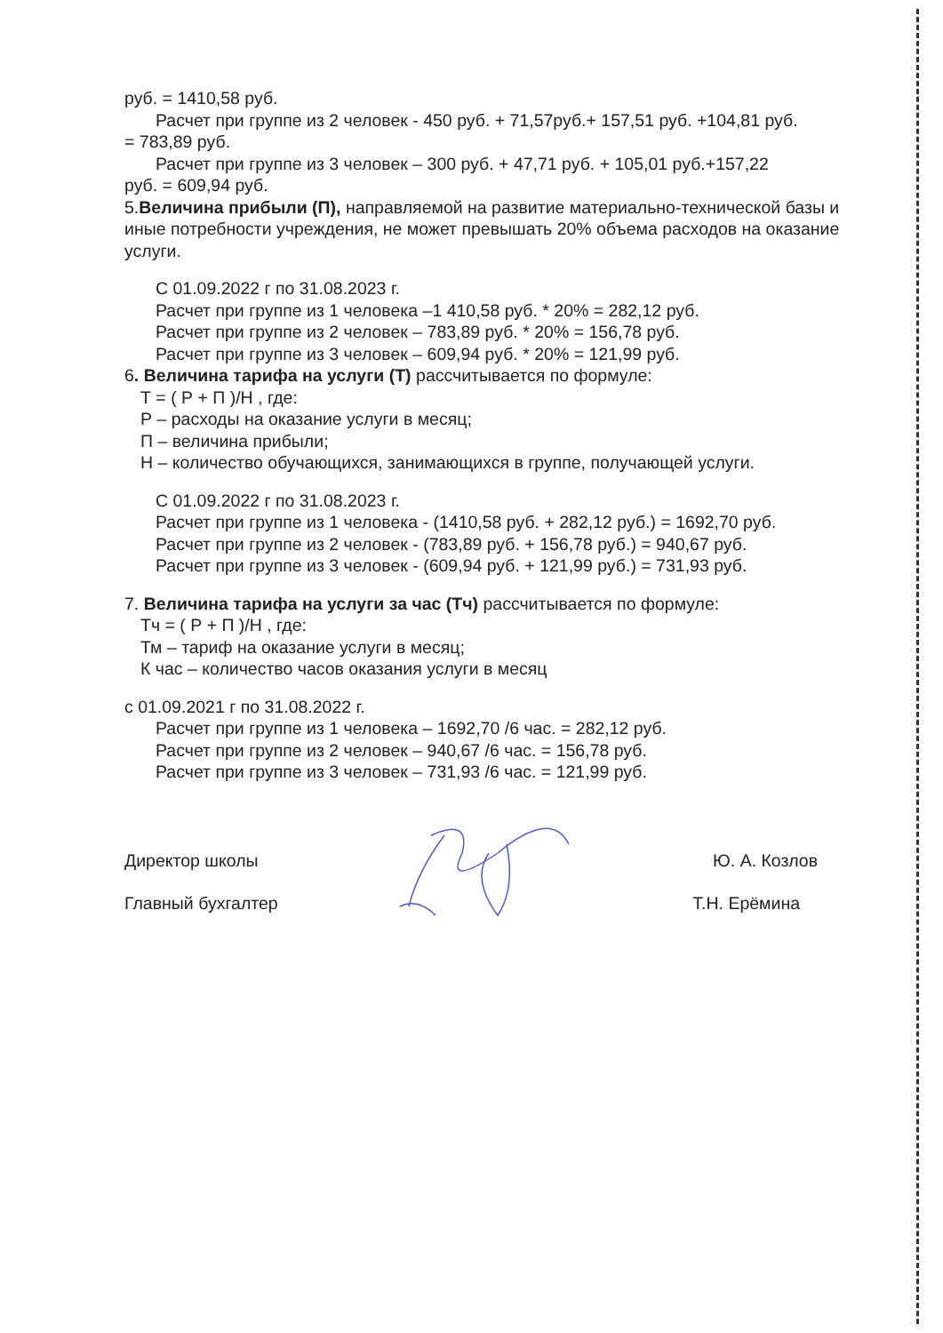руб. = 1410,58 руб.
Расчет при группе из 2 человек - 450 руб. + 71,57руб.+ 157,51 руб. +104,81 руб.
= 783,89 руб.
Расчет при группе из 3 человек – 300 руб. + 47,71 руб. + 105,01 руб.+157,22
руб. = 609,94 руб.
5.Величина прибыли (П), направляемой на развитие материально-технической базы и иные потребности учреждения, не может превышать 20% объема расходов на оказание услуги.
С 01.09.2022 г по 31.08.2023 г.
Расчет при группе из 1 человека –1 410,58 руб. * 20% = 282,12 руб.
Расчет при группе из 2 человек – 783,89 руб. * 20% = 156,78 руб.
Расчет при группе из 3 человек – 609,94 руб. * 20% = 121,99 руб.
6. Величина тарифа на услуги (Т) рассчитывается по формуле:
Т = ( Р + П )/Н , где:
Р – расходы на оказание услуги в месяц;
П – величина прибыли;
Н – количество обучающихся, занимающихся в группе, получающей услуги.
С 01.09.2022 г по 31.08.2023 г.
Расчет при группе из 1 человека - (1410,58 руб. + 282,12 руб.) = 1692,70 руб.
Расчет при группе из 2 человек - (783,89 руб. + 156,78 руб.) = 940,67 руб.
Расчет при группе из 3 человек - (609,94 руб. + 121,99 руб.) = 731,93 руб.
7. Величина тарифа на услуги за час (Тч) рассчитывается по формуле:
Тч = ( Р + П )/Н , где:
Тм – тариф на оказание услуги в месяц;
К час – количество часов оказания услуги в месяц
с 01.09.2021 г по 31.08.2022 г.
Расчет при группе из 1 человека – 1692,70 /6 час. = 282,12 руб.
Расчет при группе из 2 человек – 940,67 /6 час. = 156,78 руб.
Расчет при группе из 3 человек – 731,93 /6 час. = 121,99 руб.
Директор школы Ю. А. Козлов
Главный бухгалтер Т.Н. Ерёмина